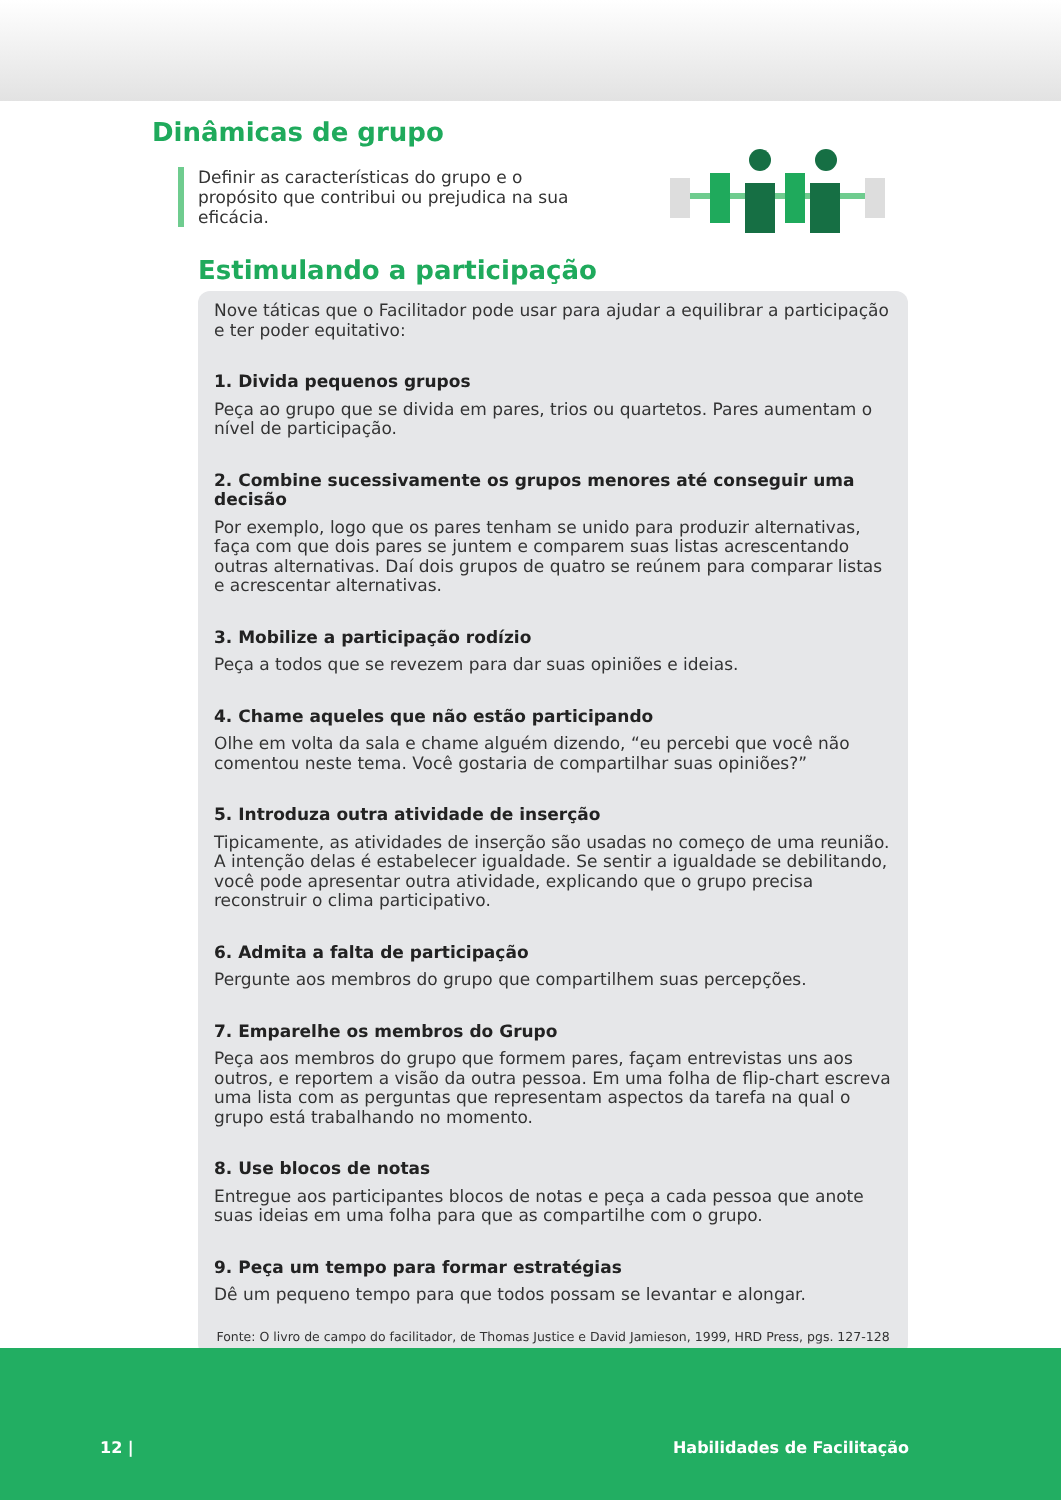Dinâmicas de grupo
Definir as características do grupo e o propósito que contribui ou prejudica na sua eficácia.
Estimulando a participação
Nove táticas que o Facilitador pode usar para ajudar a equilibrar a participação e ter poder equitativo:
1. Divida pequenos grupos
Peça ao grupo que se divida em pares, trios ou quartetos. Pares aumentam o nível de participação.
2. Combine sucessivamente os grupos menores até conseguir uma decisão
Por exemplo, logo que os pares tenham se unido para produzir alternativas, faça com que dois pares se juntem e comparem suas listas acrescentando outras alternativas. Daí dois grupos de quatro se reúnem para comparar listas e acrescentar alternativas.
3. Mobilize a participação rodízio
Peça a todos que se revezem para dar suas opiniões e ideias.
4. Chame aqueles que não estão participando
Olhe em volta da sala e chame alguém dizendo, “eu percebi que você não comentou neste tema. Você gostaria de compartilhar suas opiniões?”
5. Introduza outra atividade de inserção
Tipicamente, as atividades de inserção são usadas no começo de uma reunião. A intenção delas é estabelecer igualdade. Se sentir a igualdade se debilitando, você pode apresentar outra atividade, explicando que o grupo precisa reconstruir o clima participativo.
6. Admita a falta de participação
Pergunte aos membros do grupo que compartilhem suas percepções.
7. Emparelhe os membros do Grupo
Peça aos membros do grupo que formem pares, façam entrevistas uns aos outros, e reportem a visão da outra pessoa. Em uma folha de flip-chart escreva uma lista com as perguntas que representam aspectos da tarefa na qual o grupo está trabalhando no momento.
8. Use blocos de notas
Entregue aos participantes blocos de notas e peça a cada pessoa que anote suas ideias em uma folha para que as compartilhe com o grupo.
9. Peça um tempo para formar estratégias
Dê um pequeno tempo para que todos possam se levantar e alongar.
Fonte: O livro de campo do facilitador, de Thomas Justice e David Jamieson, 1999, HRD Press, pgs. 127-128
12 | Habilidades de Facilitação